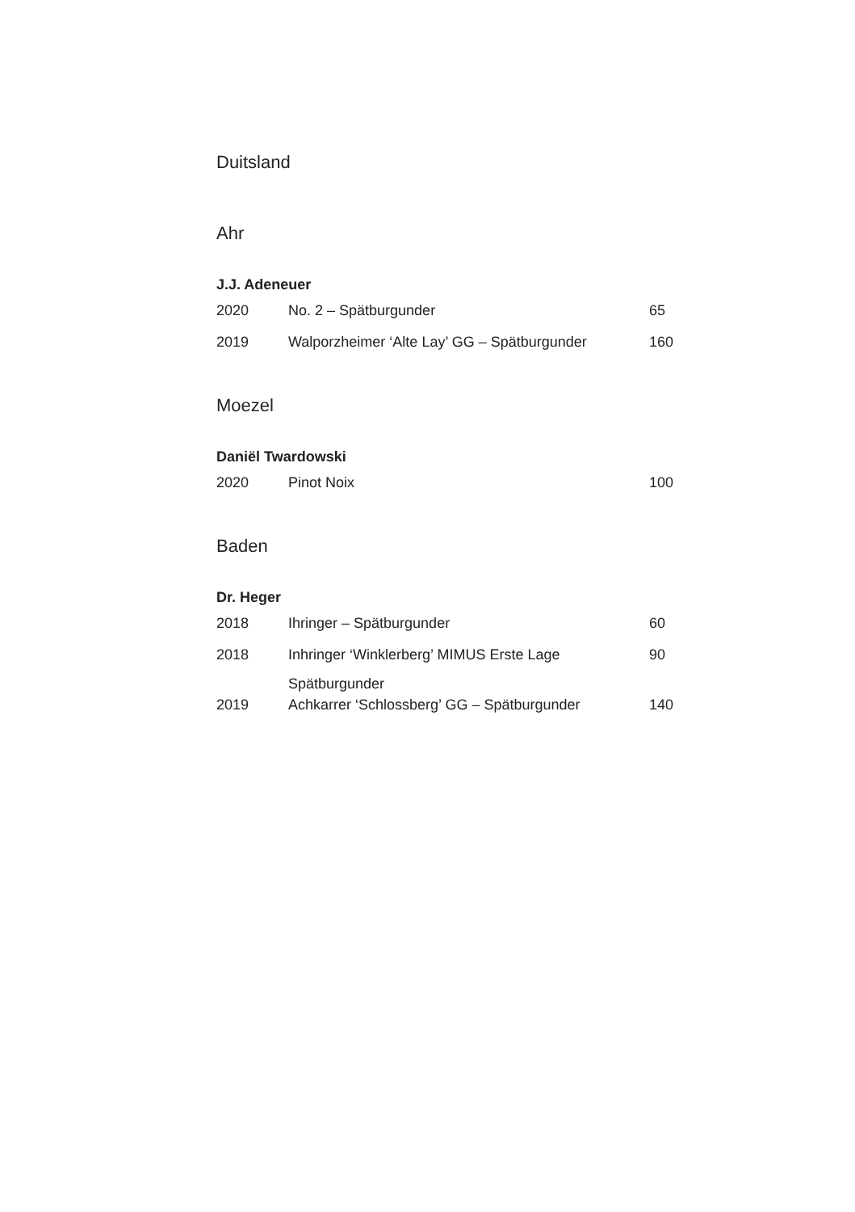Duitsland
Ahr
J.J. Adeneuer
| 2020 | No. 2 – Spätburgunder | 65 |
| 2019 | Walporzheimer ‘Alte Lay’ GG – Spätburgunder | 160 |
Moezel
Daniël Twardowski
| 2020 | Pinot Noix | 100 |
Baden
Dr. Heger
| 2018 | Ihringer – Spätburgunder | 60 |
| 2018 | Inhringer ‘Winklerberg’ MIMUS Erste Lage Spätburgunder | 90 |
| 2019 | Achkarrer ‘Schlossberg’ GG – Spätburgunder | 140 |